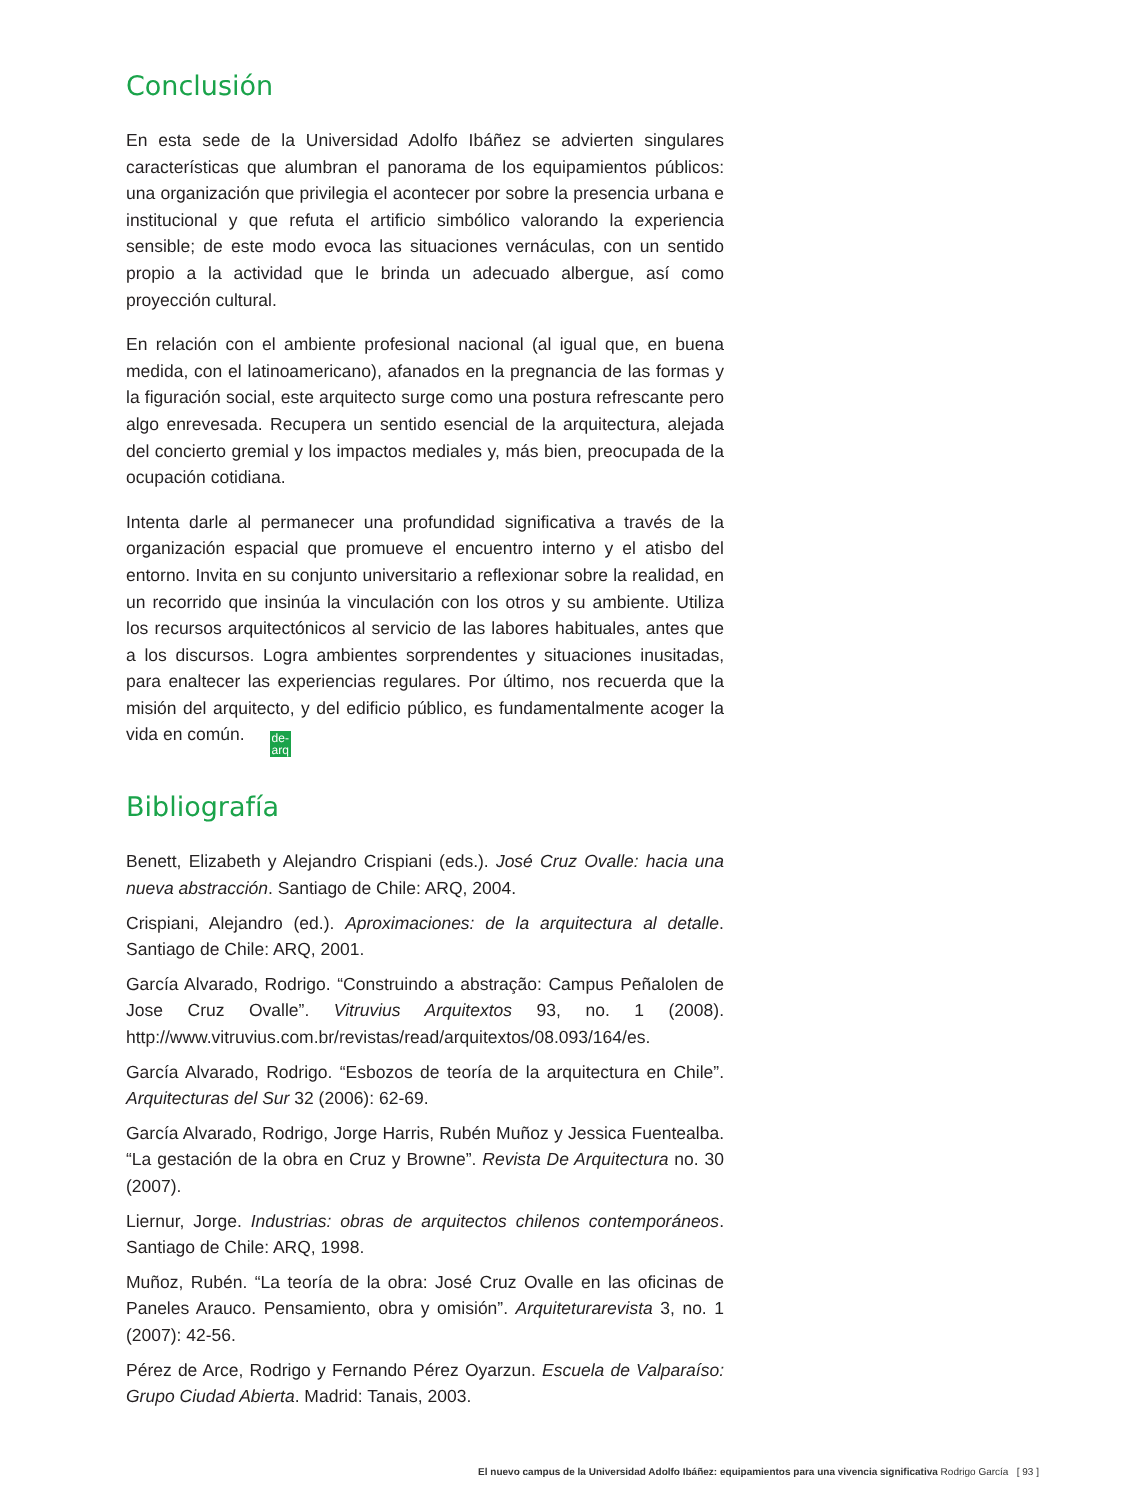Conclusión
En esta sede de la Universidad Adolfo Ibáñez se advierten singulares características que alumbran el panorama de los equipamientos públicos: una organización que privilegia el acontecer por sobre la presencia urbana e institucional y que refuta el artificio simbólico valorando la experiencia sensible; de este modo evoca las situaciones vernáculas, con un sentido propio a la actividad que le brinda un adecuado albergue, así como proyección cultural.
En relación con el ambiente profesional nacional (al igual que, en buena medida, con el latinoamericano), afanados en la pregnancia de las formas y la figuración social, este arquitecto surge como una postura refrescante pero algo enrevesada. Recupera un sentido esencial de la arquitectura, alejada del concierto gremial y los impactos mediales y, más bien, preocupada de la ocupación cotidiana.
Intenta darle al permanecer una profundidad significativa a través de la organización espacial que promueve el encuentro interno y el atisbo del entorno. Invita en su conjunto universitario a reflexionar sobre la realidad, en un recorrido que insinúa la vinculación con los otros y su ambiente. Utiliza los recursos arquitectónicos al servicio de las labores habituales, antes que a los discursos. Logra ambientes sorprendentes y situaciones inusitadas, para enaltecer las experiencias regulares. Por último, nos recuerda que la misión del arquitecto, y del edificio público, es fundamentalmente acoger la vida en común. de-
arq
Bibliografía
Benett, Elizabeth y Alejandro Crispiani (eds.). José Cruz Ovalle: hacia una nueva abstracción. Santiago de Chile: ARQ, 2004.
Crispiani, Alejandro (ed.). Aproximaciones: de la arquitectura al detalle. Santiago de Chile: ARQ, 2001.
García Alvarado, Rodrigo. “Construindo a abstração: Campus Peñalolen de Jose Cruz Ovalle”. Vitruvius Arquitextos 93, no. 1 (2008). http://www.vitruvius.com.br/revistas/read/arquitextos/08.093/164/es.
García Alvarado, Rodrigo. “Esbozos de teoría de la arquitectura en Chile”. Arquitecturas del Sur 32 (2006): 62-69.
García Alvarado, Rodrigo, Jorge Harris, Rubén Muñoz y Jessica Fuentealba. “La gestación de la obra en Cruz y Browne”. Revista De Arquitectura no. 30 (2007).
Liernur, Jorge. Industrias: obras de arquitectos chilenos contemporáneos. Santiago de Chile: ARQ, 1998.
Muñoz, Rubén. “La teoría de la obra: José Cruz Ovalle en las oficinas de Paneles Arauco. Pensamiento, obra y omisión”. Arquiteturarevista 3, no. 1 (2007): 42-56.
Pérez de Arce, Rodrigo y Fernando Pérez Oyarzun. Escuela de Valparaíso: Grupo Ciudad Abierta. Madrid: Tanais, 2003.
El nuevo campus de la Universidad Adolfo Ibáñez: equipamientos para una vivencia significativa Rodrigo García [ 93 ]